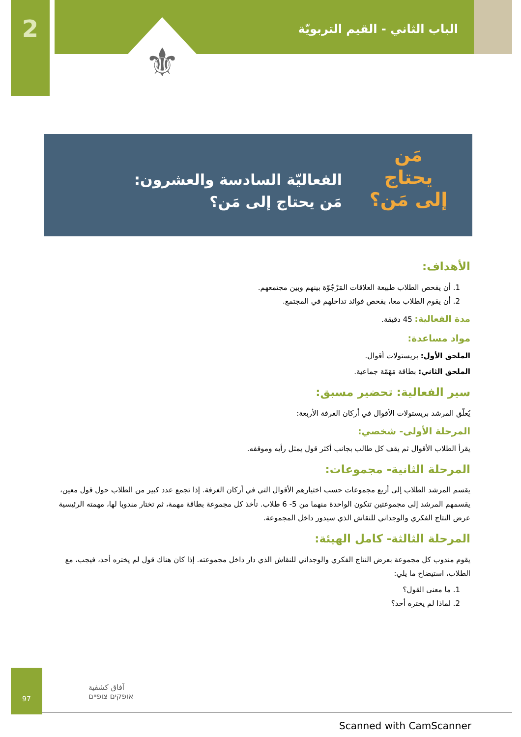2 الباب الثاني - القيم التربويّة
⚜
مَن
يحتاج
إلى مَن؟
الفعاليّة السادسة والعشرون:
مَن يحتاج إلى مَن؟
الأهداف:
1. أن يفحص الطلاب طبيعة العلاقات المَرْجُوّة بينهم وبين مجتمعهم.
2. أن يقوم الطلاب معا، بفحص فوائد تداخلهم في المجتمع.
مدة الفعالية: 45 دقيقة.
مواد مساعدة:
الملحق الأول: بريستولات أقوال.
الملحق الثاني: بطاقة مَهَمّة جماعية.
سير الفعالية: تحضير مسبق:
يُعلّق المرشد بريستولات الأقوال في أركان الغرفة الأربعة:
المرحلة الأولى- شخصي:
يقرأ الطلاب الأقوال ثم يقف كل طالب بجانب أكثر قول يمثل رأيه وموقفه.
المرحلة الثانية- مجموعات:
يقسم المرشد الطلاب إلى أربع مجموعات حسب اختيارهم الأقوال التي في أركان الغرفة. إذا تجمع عدد كبير من الطلاب حول قول معين، يقسمهم المرشد إلى مجموعتين تتكون الواحدة منهما من 5- 6 طلاب. تأخذ كل مجموعة بطاقة مهمة، ثم تختار مندوبا لها، مهمته الرئيسية عرض النتاج الفكري والوجداني للنقاش الذي سيدور داخل المجموعة.
المرحلة الثالثة- كامل الهيئة:
يقوم مندوب كل مجموعة بعرض النتاج الفكري والوجداني للنقاش الذي دار داخل مجموعته. إذا كان هناك قول لم يختره أحد، فيجب، مع الطلاب، استيضاح ما يلي:
1. ما معنى القول؟
2. لماذا لم يختره أحد؟
آفاق كشفية
אופקים צופיים
97
Scanned with CamScanner